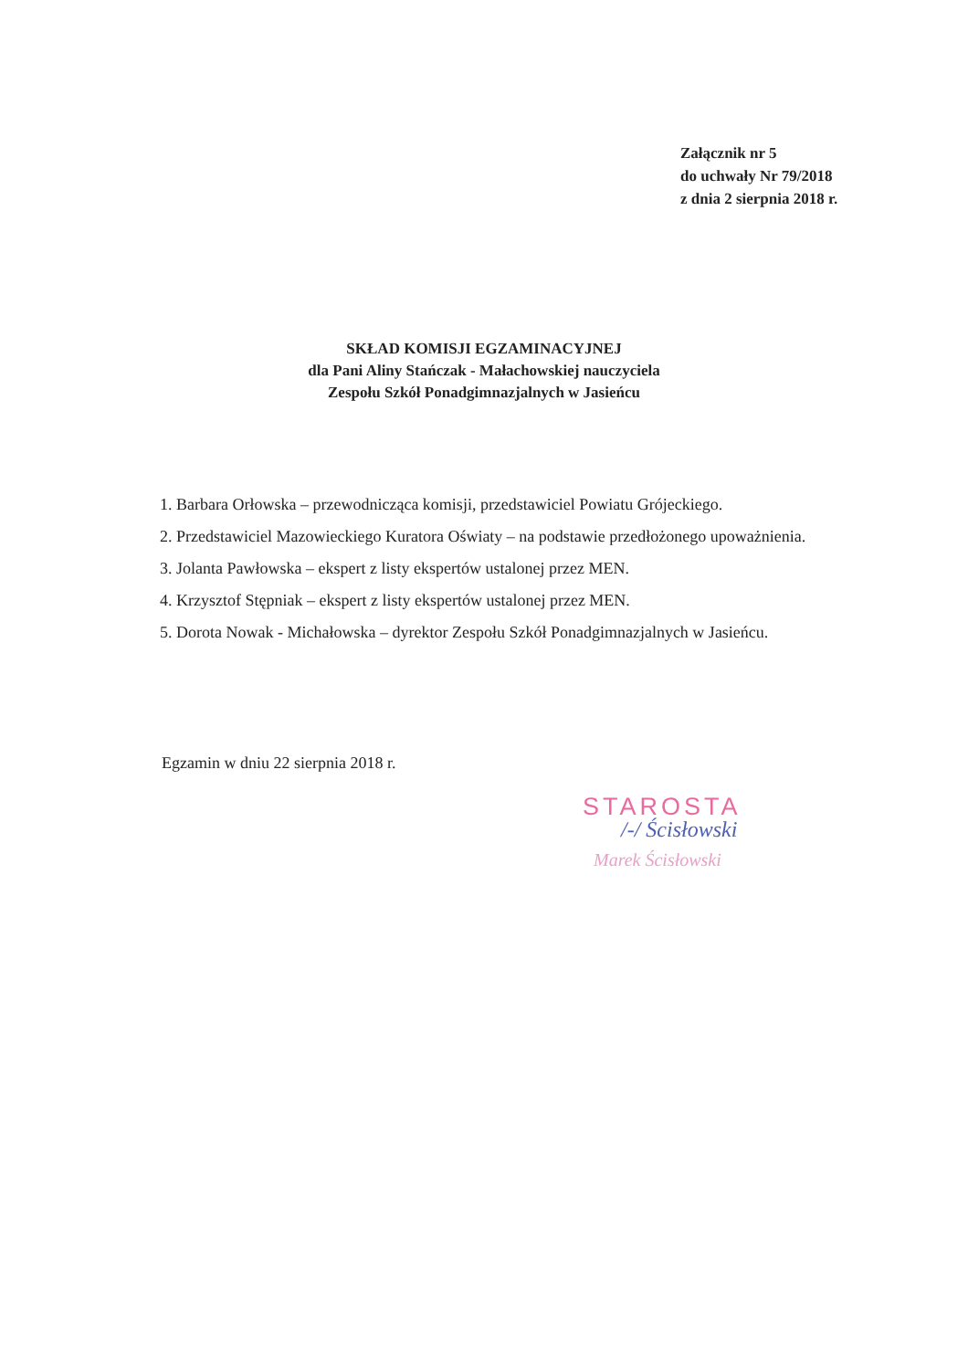Załącznik nr 5
do uchwały Nr 79/2018
z dnia 2 sierpnia 2018 r.
SKŁAD KOMISJI EGZAMINACYJNEJ
dla Pani Aliny Stańczak - Małachowskiej nauczyciela
Zespołu Szkół Ponadgimnazjalnych w Jasieńcu
1. Barbara Orłowska – przewodnicząca komisji, przedstawiciel Powiatu Grójeckiego.
2. Przedstawiciel Mazowieckiego Kuratora Oświaty – na podstawie przedłożonego upoważnienia.
3. Jolanta Pawłowska – ekspert z listy ekspertów ustalonej przez MEN.
4. Krzysztof Stępniak – ekspert z listy ekspertów ustalonej przez MEN.
5. Dorota Nowak - Michałowska – dyrektor Zespołu Szkół Ponadgimnazjalnych w Jasieńcu.
Egzamin w dniu 22 sierpnia 2018 r.
STAROSTA
/-/ Ścisłowski
Marek Ścisłowski